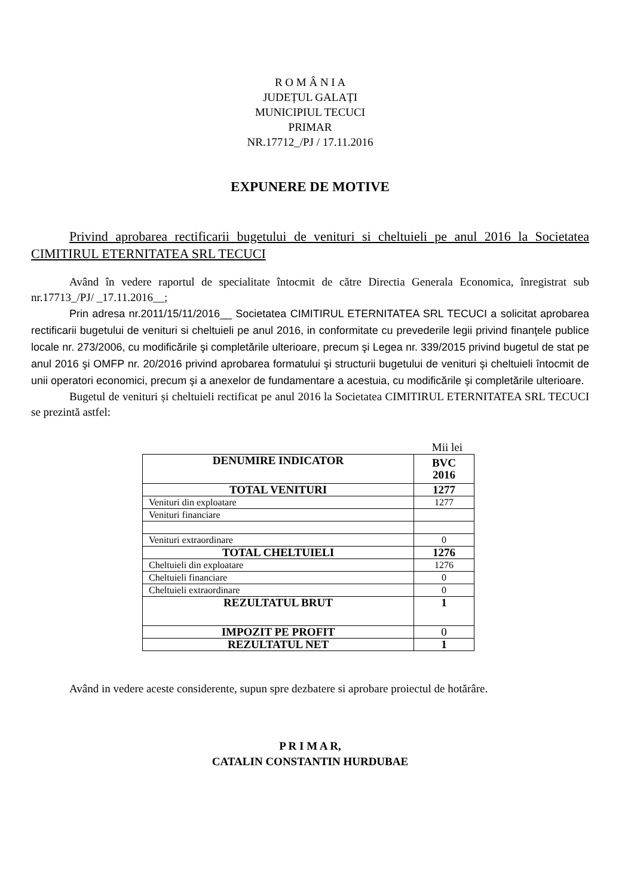R O M Â N I A
JUDEȚUL GALAȚI
MUNICIPIUL TECUCI
PRIMAR
NR.17712_/PJ / 17.11.2016
EXPUNERE DE MOTIVE
Privind aprobarea rectificarii bugetului de venituri si cheltuieli pe anul 2016 la Societatea CIMITIRUL ETERNITATEA SRL TECUCI
Având în vedere raportul de specialitate întocmit de către Directia Generala Economica, înregistrat sub nr.17713_/PJ/ _17.11.2016__;
Prin adresa nr.2011/15/11/2016__ Societatea CIMITIRUL ETERNITATEA SRL TECUCI a solicitat aprobarea rectificarii bugetului de venituri si cheltuieli pe anul 2016, in conformitate cu prevederile legii privind finanţele publice locale nr. 273/2006, cu modificările şi completările ulterioare, precum şi Legea nr. 339/2015 privind bugetul de stat pe anul 2016 şi OMFP nr. 20/2016 privind aprobarea formatului şi structurii bugetului de venituri şi cheltuieli întocmit de unii operatori economici, precum şi a anexelor de fundamentare a acestuia, cu modificările şi completările ulterioare.
Bugetul de venituri și cheltuieli rectificat pe anul 2016 la Societatea CIMITIRUL ETERNITATEA SRL TECUCI se prezintă astfel:
Mii lei
| DENUMIRE INDICATOR | BVC 2016 |
| --- | --- |
| TOTAL VENITURI | 1277 |
| Venituri din exploatare | 1277 |
| Venituri financiare | |
| Venituri extraordinare | 0 |
| TOTAL CHELTUIELI | 1276 |
| Cheltuieli din exploatare | 1276 |
| Cheltuieli financiare | 0 |
| Cheltuieli extraordinare | 0 |
| REZULTATUL BRUT | 1 |
| IMPOZIT PE PROFIT | 0 |
| REZULTATUL NET | 1 |
Având in vedere aceste considerente, supun spre dezbatere si aprobare proiectul de hotărâre.
P R I M A R,
CATALIN CONSTANTIN HURDUBAE